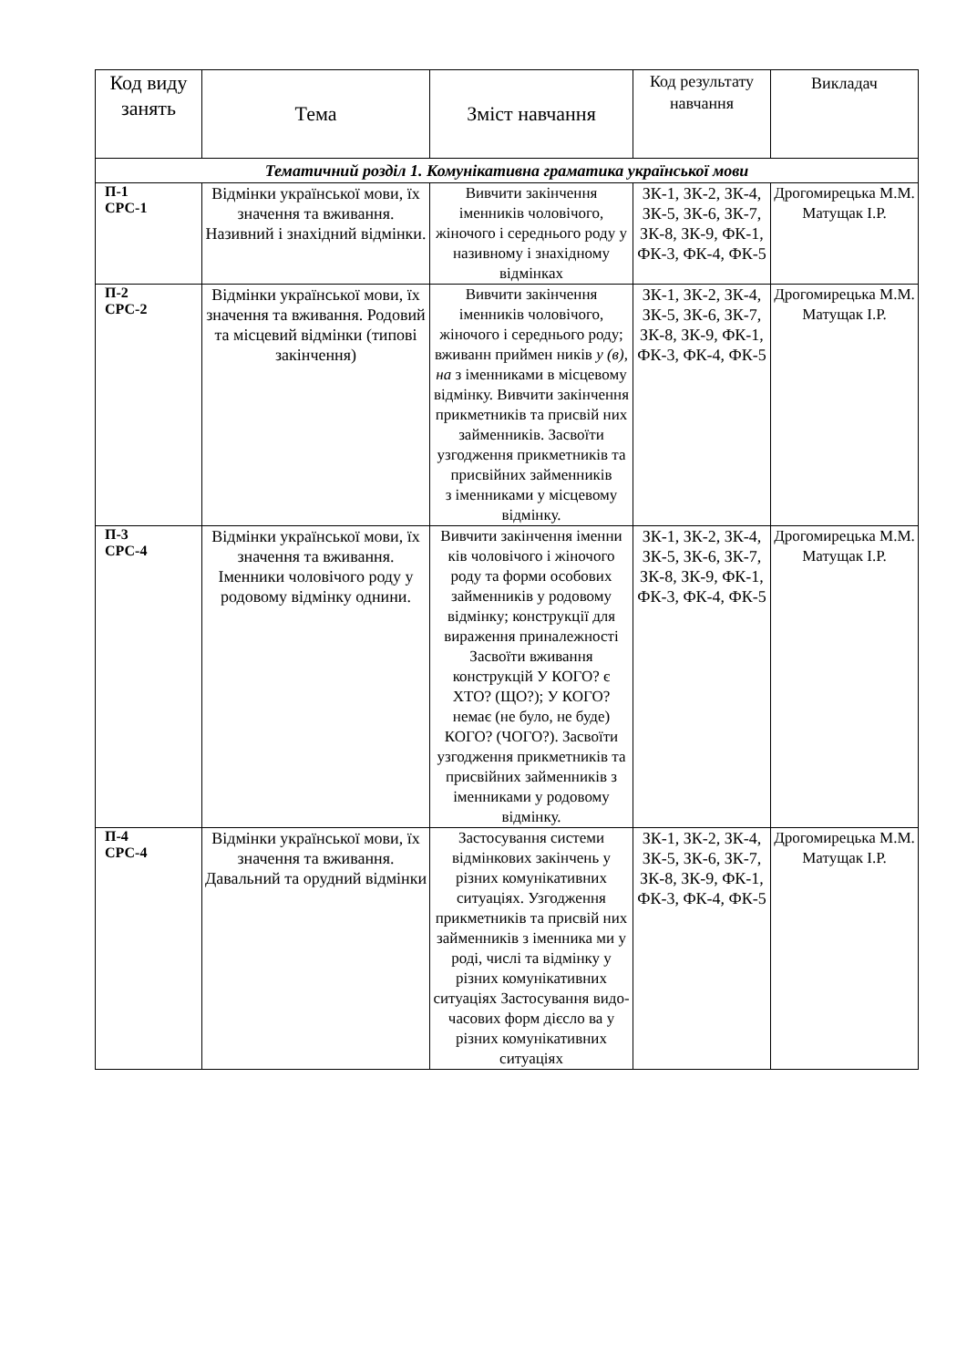| Код виду занять | Тема | Зміст навчання | Код результату навчання | Викладач |
| --- | --- | --- | --- | --- |
| Тематичний розділ 1. Комунікативна граматика української мови | | | | |
| П-1 СРС-1 | Відмінки української мови, їх значення та вживання. Називний і знахідний відмінки. | Вивчити закінчення іменників чоловічого, жіночого і середнього роду у називному і знахідному відмінках | ЗК-1, ЗК-2, ЗК-4, ЗК-5, ЗК-6, ЗК-7, ЗК-8, ЗК-9, ФК-1, ФК-3, ФК-4, ФК-5 | Дрогомирецька М.М. Матущак І.Р. |
| П-2 СРС-2 | Відмінки української мови, їх значення та вживання. Родовий та місцевий відмінки (типові закінчення) | Вивчити закінчення іменників чоловічого, жіночого і середнього роду; вживанн приймен ників у (в), на з іменниками в місцевому відмінку. Вивчити закінчення прикметників та присвій них займенників. Засвоїти узгодження прикметників та присвійних займенників з іменниками у місцевому відмінку. | ЗК-1, ЗК-2, ЗК-4, ЗК-5, ЗК-6, ЗК-7, ЗК-8, ЗК-9, ФК-1, ФК-3, ФК-4, ФК-5 | Дрогомирецька М.М. Матущак І.Р. |
| П-3 СРС-4 | Відмінки української мови, їх значення та вживання. Іменники чоловічого роду у родовому відмінку однини. | Вивчити закінчення іменни ків чоловічого і жіночого роду та форми особових займенників у родовому відмінку; конструкції для вираження приналежності Засвоїти вживання конструкцій У КОГО? є ХТО? (ЩО?); У КОГО? немає (не було, не буде) КОГО? (ЧОГО?). Засвоїти узгодження прикметників та присвійних займенників з іменниками у родовому відмінку. | ЗК-1, ЗК-2, ЗК-4, ЗК-5, ЗК-6, ЗК-7, ЗК-8, ЗК-9, ФК-1, ФК-3, ФК-4, ФК-5 | Дрогомирецька М.М. Матущак І.Р. |
| П-4 СРС-4 | Відмінки української мови, їх значення та вживання. Давальний та орудний відмінки | Застосування системи відмінкових закінчень у різних комунікативних ситуаціях. Узгодження прикметників та присвій них займенників з іменника ми у роді, числі та відмінку у різних комунікативних ситуаціях Застосування видо-часових форм дієсло ва у різних комунікативних ситуаціях | ЗК-1, ЗК-2, ЗК-4, ЗК-5, ЗК-6, ЗК-7, ЗК-8, ЗК-9, ФК-1, ФК-3, ФК-4, ФК-5 | Дрогомирецька М.М. Матущак І.Р. |